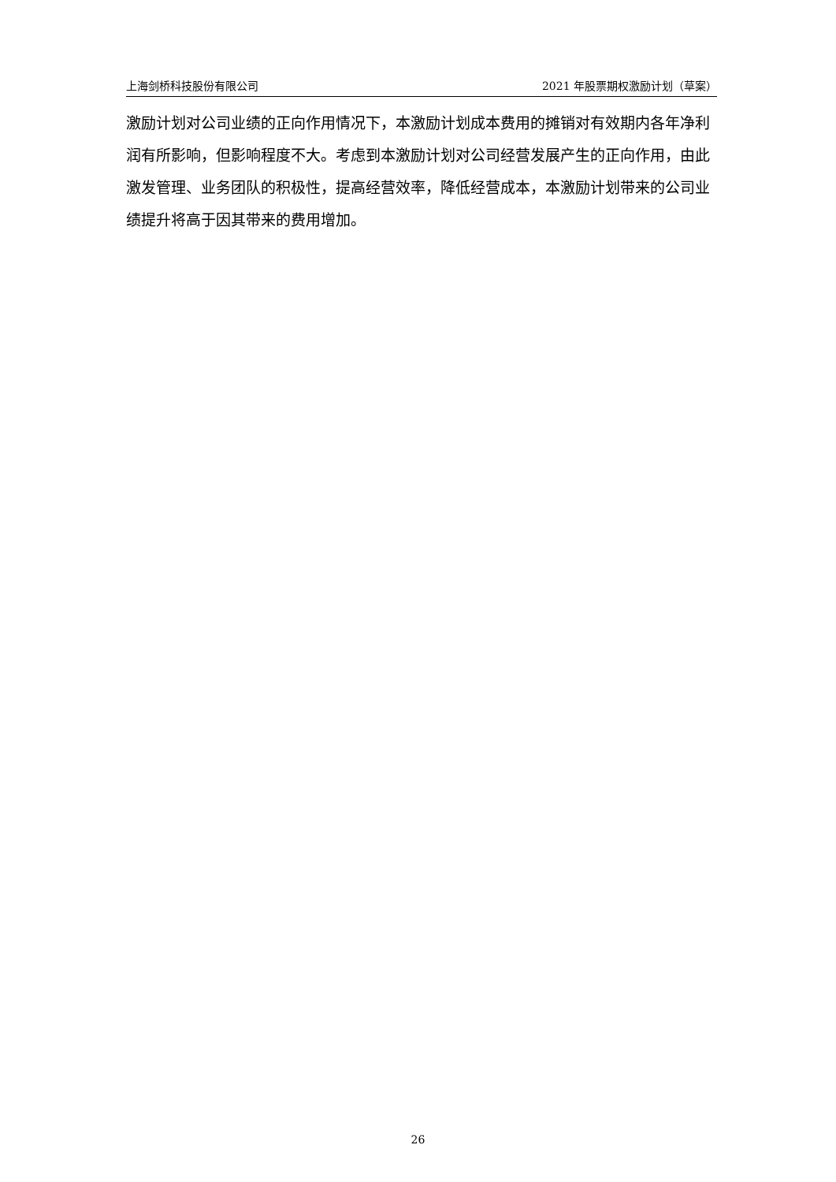上海剑桥科技股份有限公司 2021 年股票期权激励计划（草案）
激励计划对公司业绩的正向作用情况下，本激励计划成本费用的摊销对有效期内各年净利润有所影响，但影响程度不大。考虑到本激励计划对公司经营发展产生的正向作用，由此激发管理、业务团队的积极性，提高经营效率，降低经营成本，本激励计划带来的公司业绩提升将高于因其带来的费用增加。
26